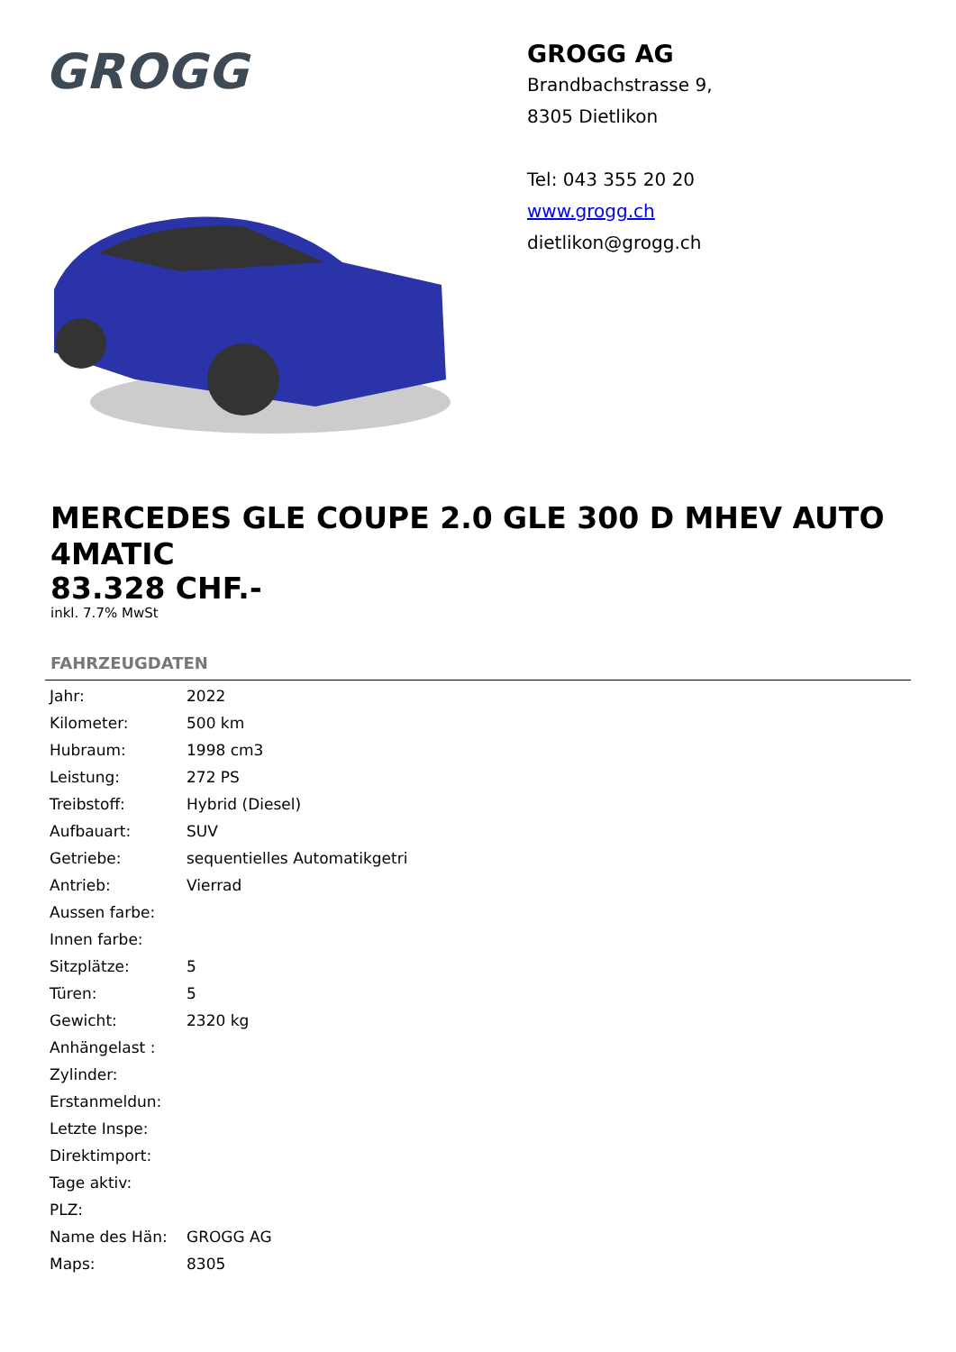GROGG
GROGG AG
Brandbachstrasse 9,
8305 Dietlikon
Tel: 043 355 20 20
www.grogg.ch
dietlikon@grogg.ch
MERCEDES GLE COUPE 2.0 GLE 300 D MHEV AUTO 4MATIC
83.328 CHF.-
inkl. 7.7% MwSt
FAHRZEUGDATEN
| Jahr: | 2022 |
| Kilometer: | 500 km |
| Hubraum: | 1998 cm3 |
| Leistung: | 272 PS |
| Treibstoff: | Hybrid (Diesel) |
| Aufbauart: | SUV |
| Getriebe: | sequentielles Automatikgetri |
| Antrieb: | Vierrad |
| Aussen farbe: | |
| Innen farbe: | |
| Sitzplätze: | 5 |
| Türen: | 5 |
| Gewicht: | 2320 kg |
| Anhängelast : | |
| Zylinder: | |
| Erstanmeldun: | |
| Letzte Inspe: | |
| Direktimport: | |
| Tage aktiv: | |
| PLZ: | |
| Name des Hän: | GROGG AG |
| Maps: | 8305 |